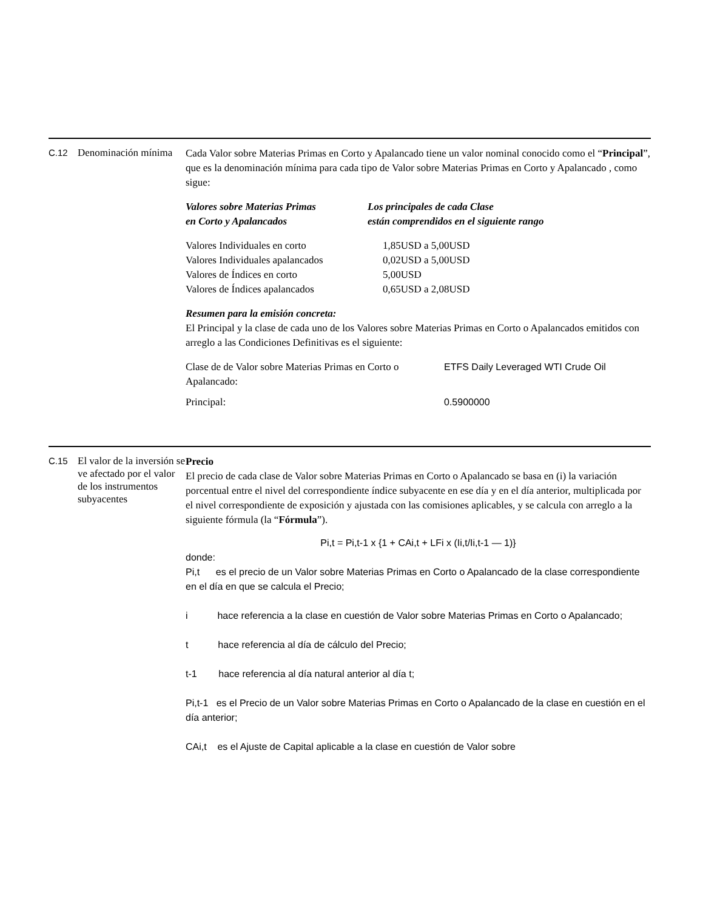C.12
Denominación mínima
Cada Valor sobre Materias Primas en Corto y Apalancado tiene un valor nominal conocido como el “Principal”, que es la denominación mínima para cada tipo de Valor sobre Materias Primas en Corto y Apalancado , como sigue:
| Valores sobre Materias Primas en Corto y Apalancados | Los principales de cada Clase están comprendidos en el siguiente rango |
| Valores Individuales en corto | 1,85USD a 5,00USD |
| Valores Individuales apalancados | 0,02USD a 5,00USD |
| Valores de Índices en corto | 5,00USD |
| Valores de Índices apalancados | 0,65USD a 2,08USD |
Resumen para la emisión concreta:
El Principal y la clase de cada uno de los Valores sobre Materias Primas en Corto o Apalancados emitidos con arreglo a las Condiciones Definitivas es el siguiente:
| Clase de de Valor sobre Materias Primas en Corto o Apalancado: | ETFS Daily Leveraged WTI Crude Oil |
| Principal: | 0.5900000 |
C.15
El valor de la inversión se ve afectado por el valor de los instrumentos subyacentes
Precio
El precio de cada clase de Valor sobre Materias Primas en Corto o Apalancado se basa en (i) la variación porcentual entre el nivel del correspondiente índice subyacente en ese día y en el día anterior, multiplicada por el nivel correspondiente de exposición y ajustada con las comisiones aplicables, y se calcula con arreglo a la siguiente fórmula (la “Fórmula”).
Pi,t = Pi,t-1 x {1 + CAi,t + LFi x (Ii,t/Ii,t-1 — 1)}
donde:
Pi,t es el precio de un Valor sobre Materias Primas en Corto o Apalancado de la clase correspondiente en el día en que se calcula el Precio;
i hace referencia a la clase en cuestión de Valor sobre Materias Primas en Corto o Apalancado;
t hace referencia al día de cálculo del Precio;
t-1 hace referencia al día natural anterior al día t;
Pi,t-1 es el Precio de un Valor sobre Materias Primas en Corto o Apalancado de la clase en cuestión en el día anterior;
CAi,t es el Ajuste de Capital aplicable a la clase en cuestión de Valor sobre